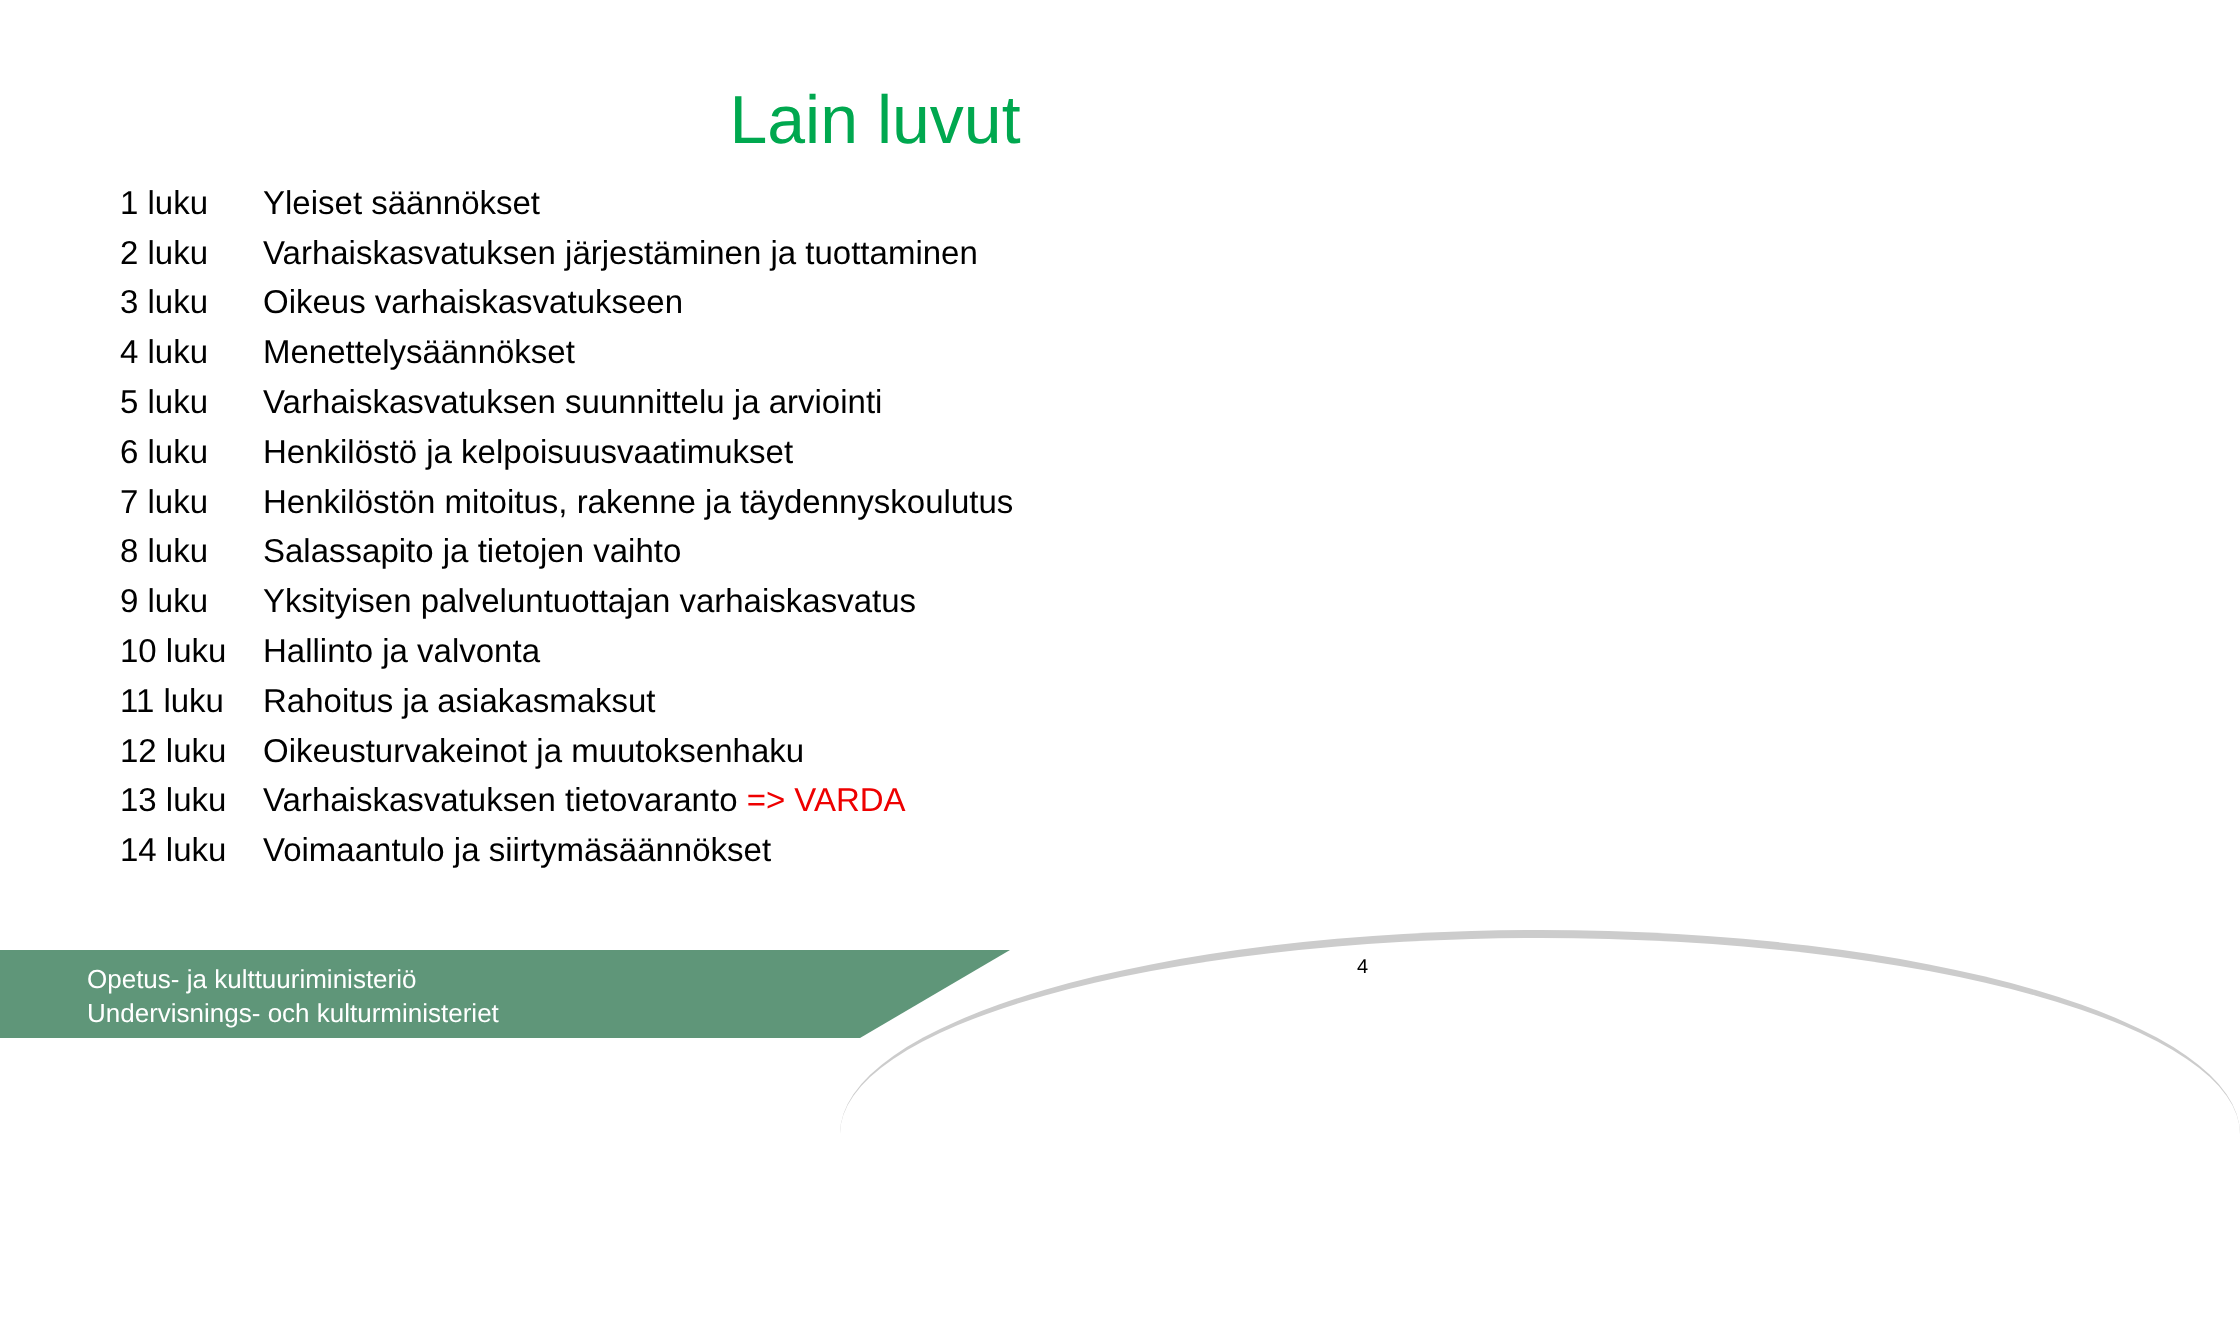Lain luvut
| 1 luku | Yleiset säännökset |
| 2 luku | Varhaiskasvatuksen järjestäminen ja tuottaminen |
| 3 luku | Oikeus varhaiskasvatukseen |
| 4 luku | Menettelysäännökset |
| 5 luku | Varhaiskasvatuksen suunnittelu ja arviointi |
| 6 luku | Henkilöstö ja kelpoisuusvaatimukset |
| 7 luku | Henkilöstön mitoitus, rakenne ja täydennyskoulutus |
| 8 luku | Salassapito ja tietojen vaihto |
| 9 luku | Yksityisen palveluntuottajan varhaiskasvatus |
| 10 luku | Hallinto ja valvonta |
| 11 luku | Rahoitus ja asiakasmaksut |
| 12 luku | Oikeusturvakeinot ja muutoksenhaku |
| 13 luku | Varhaiskasvatuksen tietovaranto => VARDA |
| 14 luku | Voimaantulo ja siirtymäsäännökset |
Opetus- ja kulttuuriministeriö
Undervisnings- och kulturministeriet
4